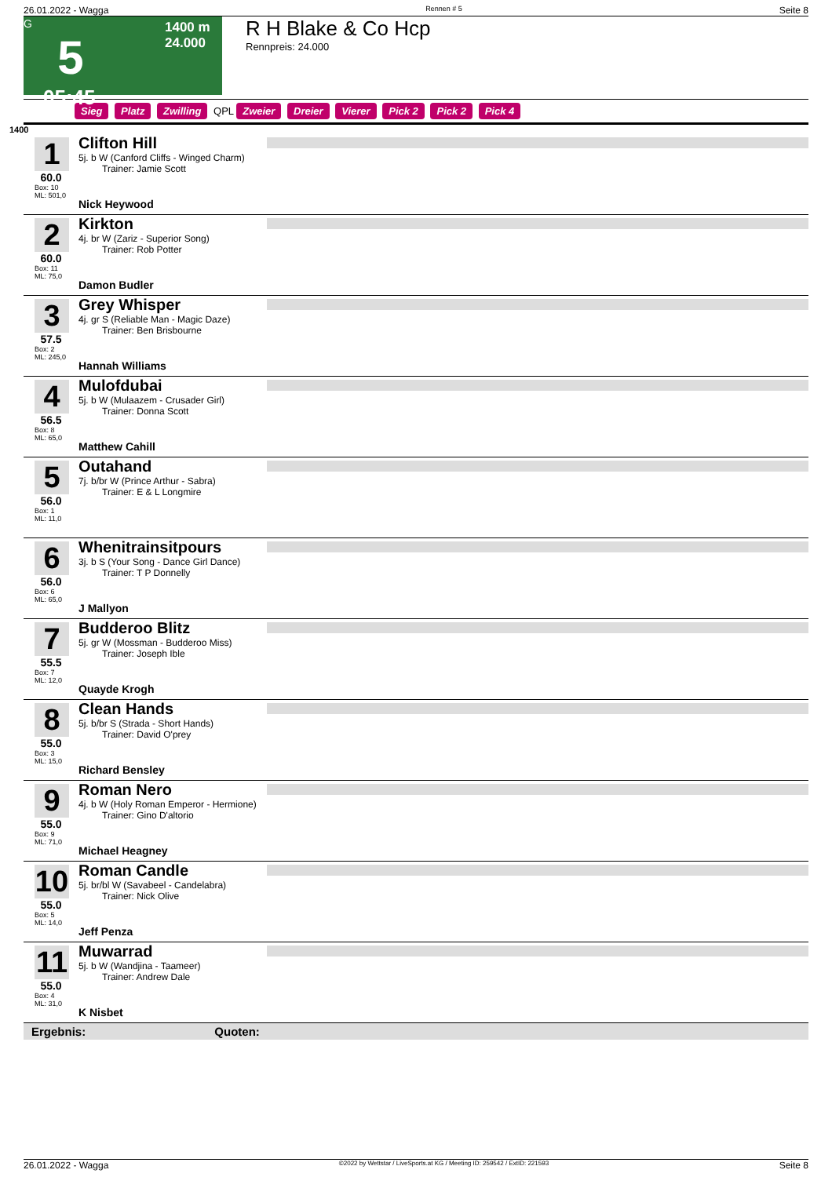26.01.2022 - Wagga Rennen # 5 Seite 8
G
5
05:45
1400 m
24.000
R H Blake & Co Hcp
Rennpreis: 24.000
Sieg Platz Zwilling QPL Zweier Dreier Vierer Pick 2 Pick 2 Pick 4
1400
1
60.0
Box: 10
ML: 501,0
Clifton Hill
5j. b W (Canford Cliffs - Winged Charm)
Trainer: Jamie Scott
Nick Heywood
2
60.0
Box: 11
ML: 75,0
Kirkton
4j. br W (Zariz - Superior Song)
Trainer: Rob Potter
Damon Budler
3
57.5
Box: 2
ML: 245,0
Grey Whisper
4j. gr S (Reliable Man - Magic Daze)
Trainer: Ben Brisbourne
Hannah Williams
4
56.5
Box: 8
ML: 65,0
Mulofdubai
5j. b W (Mulaazem - Crusader Girl)
Trainer: Donna Scott
Matthew Cahill
5
56.0
Box: 1
ML: 11,0
Outahand
7j. b/br W (Prince Arthur - Sabra)
Trainer: E & L Longmire
6
56.0
Box: 6
ML: 65,0
Whenitrainsitpours
3j. b S (Your Song - Dance Girl Dance)
Trainer: T P Donnelly
J Mallyon
7
55.5
Box: 7
ML: 12,0
Budderoo Blitz
5j. gr W (Mossman - Budderoo Miss)
Trainer: Joseph Ible
Quayde Krogh
8
55.0
Box: 3
ML: 15,0
Clean Hands
5j. b/br S (Strada - Short Hands)
Trainer: David O'prey
Richard Bensley
9
55.0
Box: 9
ML: 71,0
Roman Nero
4j. b W (Holy Roman Emperor - Hermione)
Trainer: Gino D'altorio
Michael Heagney
10
55.0
Box: 5
ML: 14,0
Roman Candle
5j. br/bl W (Savabeel - Candelabra)
Trainer: Nick Olive
Jeff Penza
11
55.0
Box: 4
ML: 31,0
Muwarrad
5j. b W (Wandjina - Taameer)
Trainer: Andrew Dale
K Nisbet
Ergebnis: Quoten:
26.01.2022 - Wagga ©2022 by Wettstar / LiveSports.at KG / Meeting ID: 259542 / ExtID: 221593 Seite 8